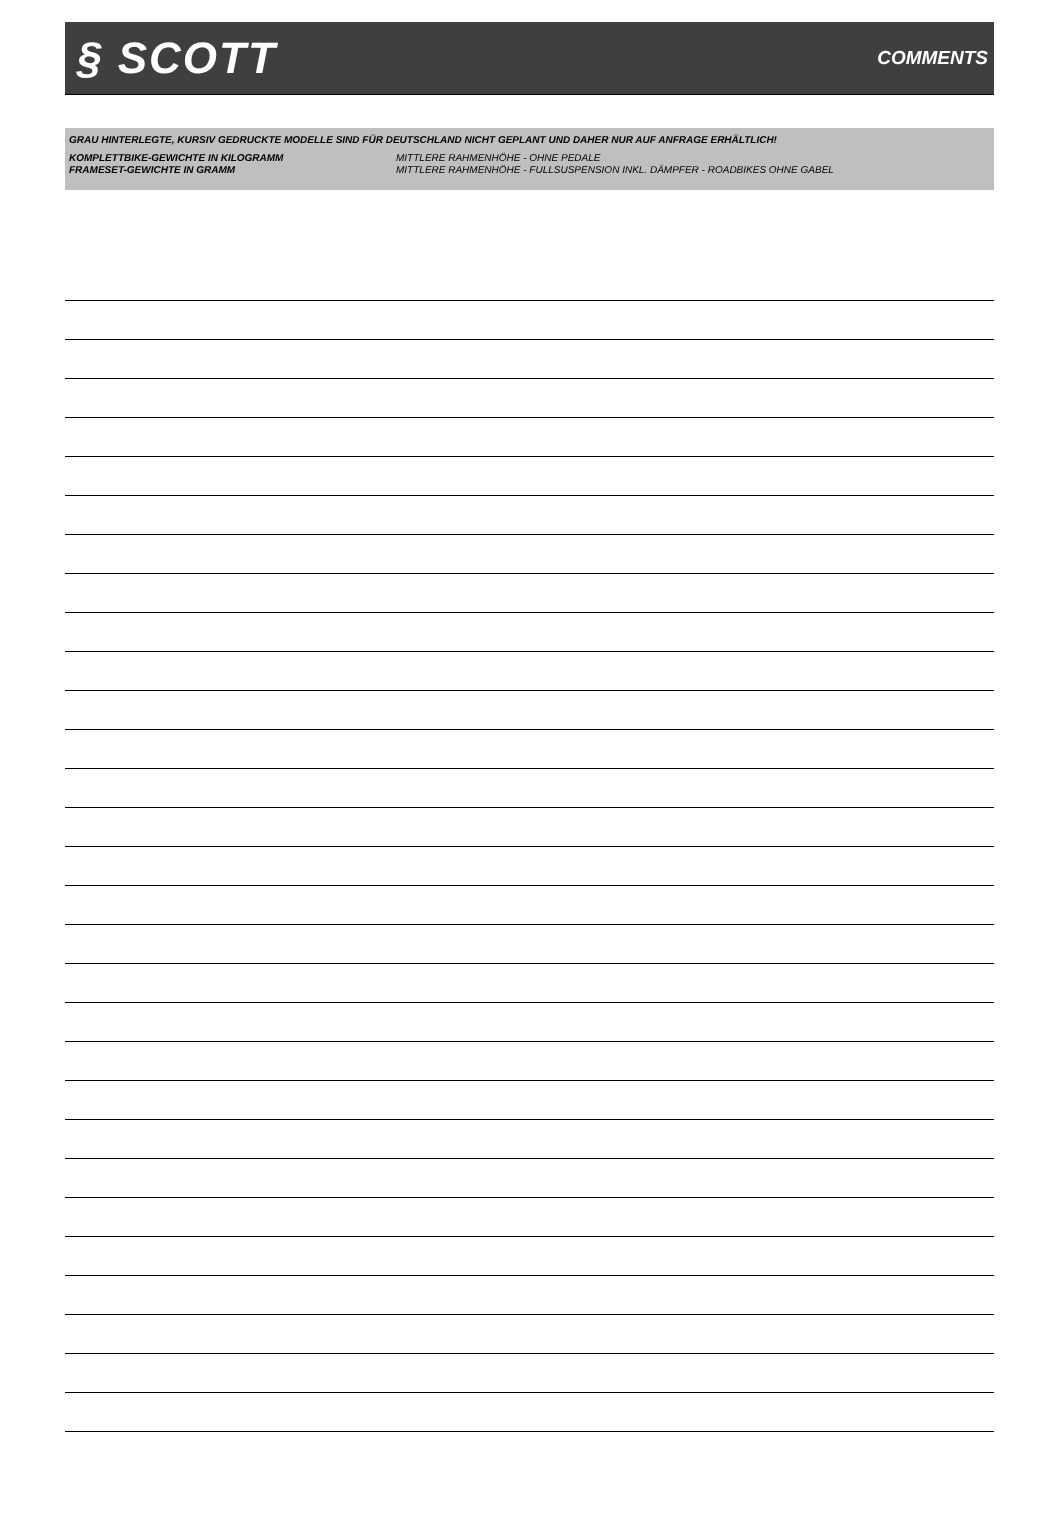§ SCOTT
COMMENTS
GRAU HINTERLEGTE, KURSIV GEDRUCKTE MODELLE SIND FÜR DEUTSCHLAND NICHT GEPLANT UND DAHER NUR AUF ANFRAGE ERHÄLTLICH!
KOMPLETTBIKE-GEWICHTE IN KILOGRAMM MITTLERE RAHMENHÖHE - OHNE PEDALE
FRAMESET-GEWICHTE IN GRAMM MITTLERE RAHMENHÖHE - FULLSUSPENSION INKL. DÄMPFER - ROADBIKES OHNE GABEL